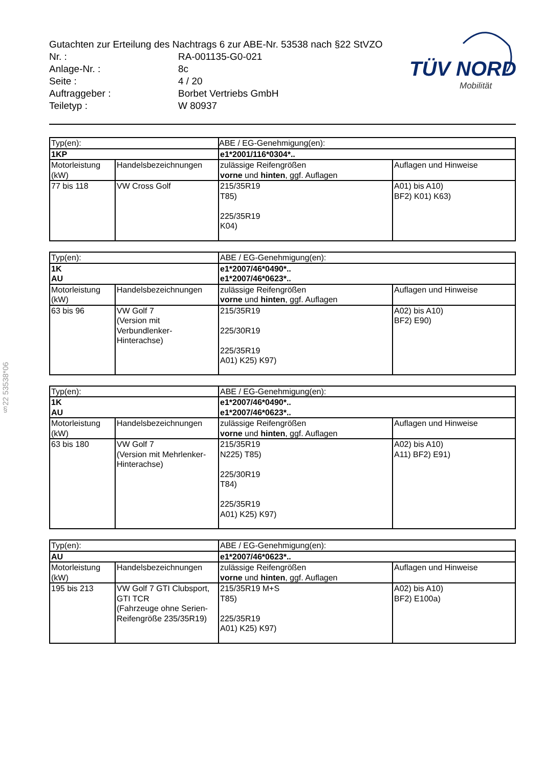Gutachten zur Erteilung des Nachtrags 6 zur ABE-Nr. 53538 nach §22 StVZO
| Nr. : | RA-001135-G0-021 |
| Anlage-Nr. : | 8c |
| Seite : | 4 / 20 |
| Auftraggeber : | Borbet Vertriebs GmbH |
| Teiletyp : | W 80937 |
TÜV NORD
Mobilität
§22 53538*06
| Typ(en): | | ABE / EG-Genehmigung(en): | |
| 1KP | | e1*2001/116*0304*.. | |
| Motorleistung (kW) | Handelsbezeichnungen | zulässige Reifengrößen vorne und hinten , ggf. Auflagen | Auflagen und Hinweise |
| 77 bis 118 | VW Cross Golf | 215/35R19 T85) 225/35R19 K04) | A01) bis A10) BF2) K01) K63) |
| Typ(en): | | ABE / EG-Genehmigung(en): | |
| 1K AU | | e1*2007/46*0490*.. e1*2007/46*0623*.. | |
| Motorleistung (kW) | Handelsbezeichnungen | zulässige Reifengrößen vorne und hinten , ggf. Auflagen | Auflagen und Hinweise |
| 63 bis 96 | VW Golf 7 (Version mit Verbundlenker-Hinterachse) | 215/35R19 225/30R19 225/35R19 A01) K25) K97) | A02) bis A10) BF2) E90) |
| Typ(en): | | ABE / EG-Genehmigung(en): | |
| 1K AU | | e1*2007/46*0490*.. e1*2007/46*0623*.. | |
| Motorleistung (kW) | Handelsbezeichnungen | zulässige Reifengrößen vorne und hinten , ggf. Auflagen | Auflagen und Hinweise |
| 63 bis 180 | VW Golf 7 (Version mit Mehrlenker- Hinterachse) | 215/35R19 N225) T85) 225/30R19 T84) 225/35R19 A01) K25) K97) | A02) bis A10) A11) BF2) E91) |
| Typ(en): | | ABE / EG-Genehmigung(en): | |
| AU | | e1*2007/46*0623*.. | |
| Motorleistung (kW) | Handelsbezeichnungen | zulässige Reifengrößen vorne und hinten , ggf. Auflagen | Auflagen und Hinweise |
| 195 bis 213 | VW Golf 7 GTI Clubsport, GTI TCR (Fahrzeuge ohne Serien-Reifengröße 235/35R19) | 215/35R19 M+S T85) 225/35R19 A01) K25) K97) | A02) bis A10) BF2) E100a) |